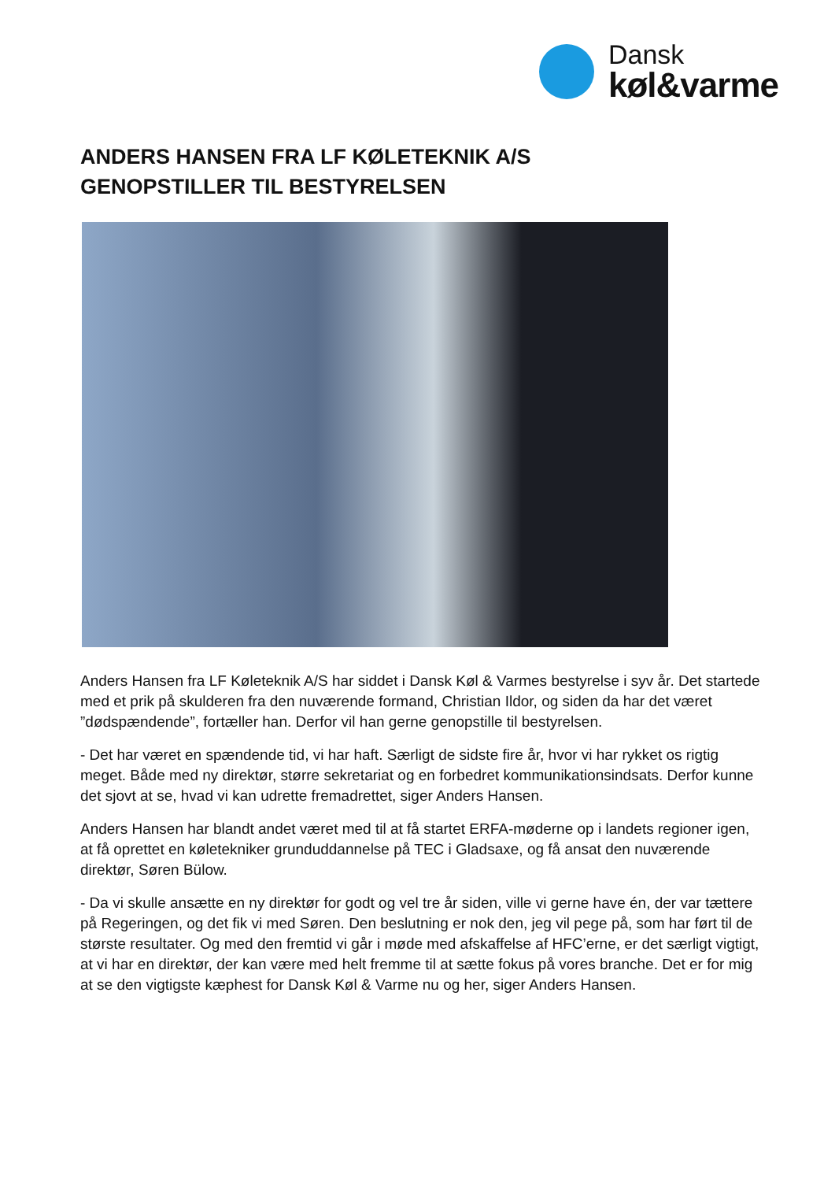Dansk
køl&varme
ANDERS HANSEN FRA LF KØLETEKNIK A/S
GENOPSTILLER TIL BESTYRELSEN
Anders Hansen fra LF Køleteknik A/S har siddet i Dansk Køl & Varmes bestyrelse i syv år. Det startede med et prik på skulderen fra den nuværende formand, Christian Ildor, og siden da har det været ”dødspændende”, fortæller han. Derfor vil han gerne genopstille til bestyrelsen.
- Det har været en spændende tid, vi har haft. Særligt de sidste fire år, hvor vi har rykket os rigtig meget. Både med ny direktør, større sekretariat og en forbedret kommunikationsindsats. Derfor kunne det sjovt at se, hvad vi kan udrette fremadrettet, siger Anders Hansen.
Anders Hansen har blandt andet været med til at få startet ERFA-møderne op i landets regioner igen, at få oprettet en køletekniker grunduddannelse på TEC i Gladsaxe, og få ansat den nuværende direktør, Søren Bülow.
- Da vi skulle ansætte en ny direktør for godt og vel tre år siden, ville vi gerne have én, der var tættere på Regeringen, og det fik vi med Søren. Den beslutning er nok den, jeg vil pege på, som har ført til de største resultater. Og med den fremtid vi går i møde med afskaffelse af HFC’erne, er det særligt vigtigt, at vi har en direktør, der kan være med helt fremme til at sætte fokus på vores branche. Det er for mig at se den vigtigste kæphest for Dansk Køl & Varme nu og her, siger Anders Hansen.